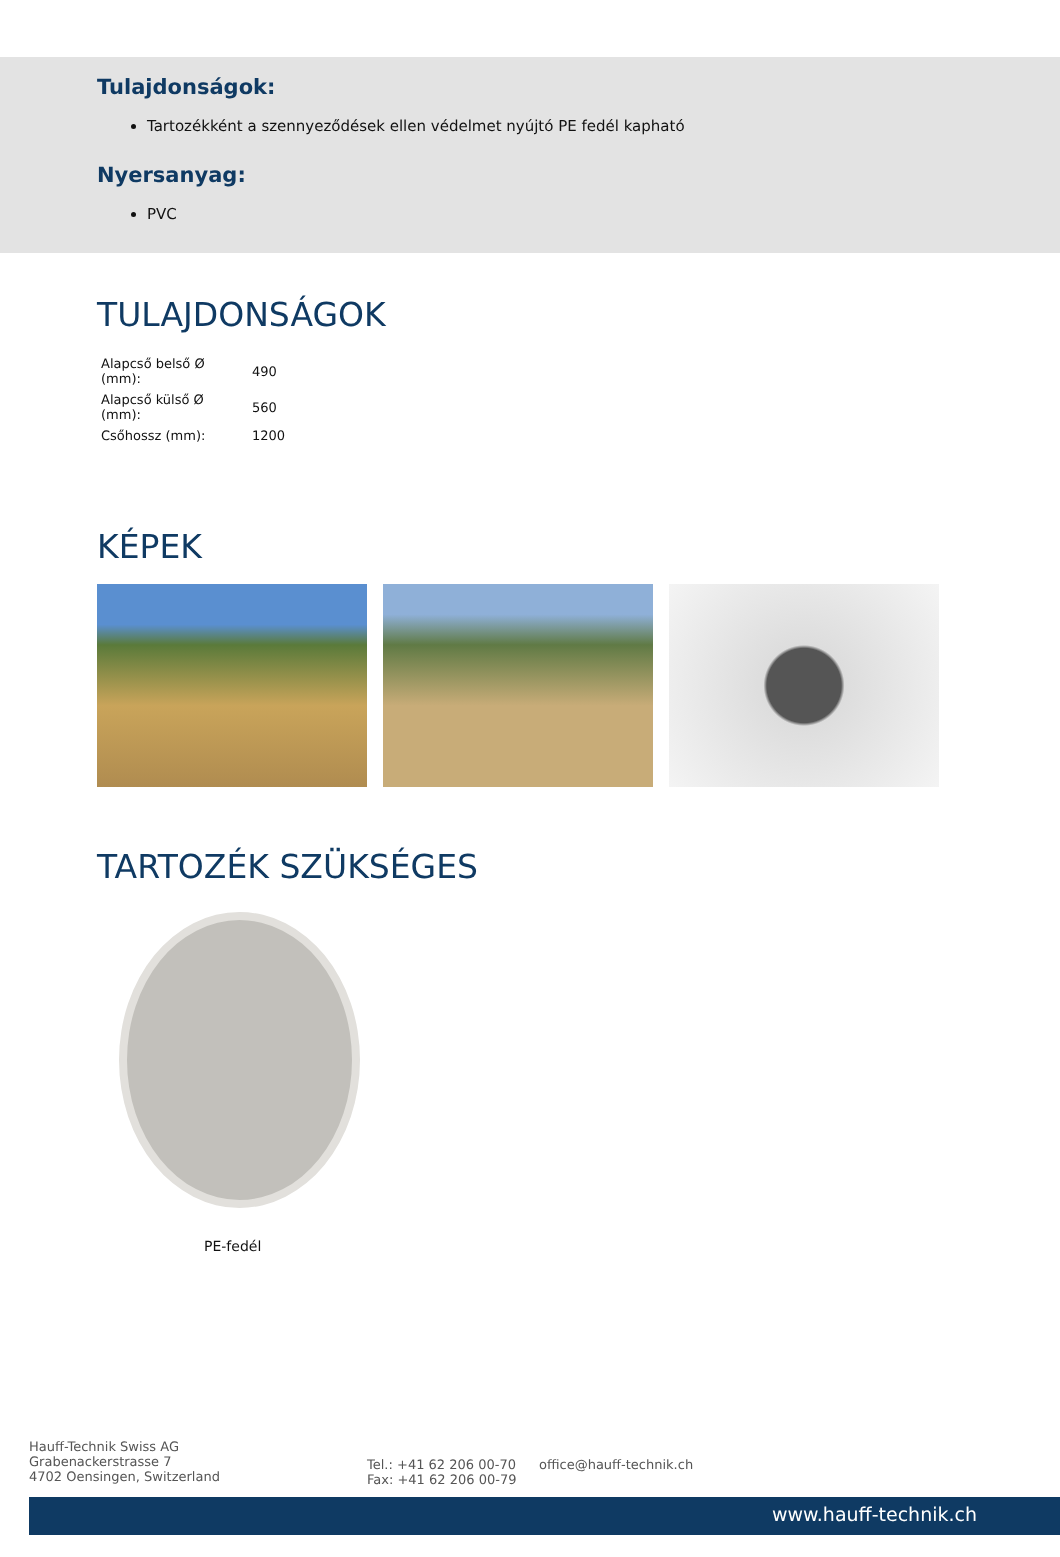Tulajdonságok:
Tartozékként a szennyeződések ellen védelmet nyújtó PE fedél kapható
Nyersanyag:
PVC
TULAJDONSÁGOK
| Alapcső belső Ø (mm): | 490 |
| Alapcső külső Ø (mm): | 560 |
| Csőhossz (mm): | 1200 |
KÉPEK
TARTOZÉK SZÜKSÉGES
PE-fedél
Hauff-Technik Swiss AG
Grabenackerstrasse 7
4702 Oensingen, Switzerland
Tel.: +41 62 206 00-70
Fax: +41 62 206 00-79
office@hauff-technik.ch
www.hauff-technik.ch